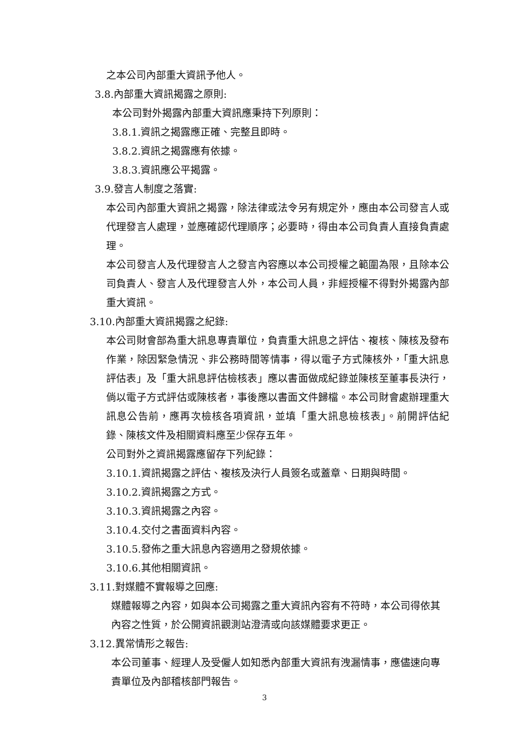之本公司內部重大資訊予他人。
3.8.內部重大資訊揭露之原則:
本公司對外揭露內部重大資訊應秉持下列原則：
3.8.1.資訊之揭露應正確、完整且即時。
3.8.2.資訊之揭露應有依據。
3.8.3.資訊應公平揭露。
3.9.發言人制度之落實:
本公司內部重大資訊之揭露，除法律或法令另有規定外，應由本公司發言人或代理發言人處理，並應確認代理順序；必要時，得由本公司負責人直接負責處理。
本公司發言人及代理發言人之發言內容應以本公司授權之範圍為限，且除本公司負責人、發言人及代理發言人外，本公司人員，非經授權不得對外揭露內部重大資訊。
3.10.內部重大資訊揭露之紀錄:
本公司財會部為重大訊息專責單位，負責重大訊息之評估、複核、陳核及發布作業，除因緊急情況、非公務時間等情事，得以電子方式陳核外，「重大訊息評估表」及「重大訊息評估檢核表」應以書面做成紀錄並陳核至董事長決行，倘以電子方式評估或陳核者，事後應以書面文件歸檔。本公司財會處辦理重大訊息公告前，應再次檢核各項資訊，並填「重大訊息檢核表」。前開評估紀錄、陳核文件及相關資料應至少保存五年。
公司對外之資訊揭露應留存下列紀錄：
3.10.1.資訊揭露之評估、複核及決行人員簽名或蓋章、日期與時間。
3.10.2.資訊揭露之方式。
3.10.3.資訊揭露之內容。
3.10.4.交付之書面資料內容。
3.10.5.發佈之重大訊息內容適用之發規依據。
3.10.6.其他相關資訊。
3.11.對媒體不實報導之回應:
媒體報導之內容，如與本公司揭露之重大資訊內容有不符時，本公司得依其內容之性質，於公開資訊觀測站澄清或向該媒體要求更正。
3.12.異常情形之報告:
本公司董事、經理人及受僱人如知悉內部重大資訊有洩漏情事，應儘速向專責單位及內部稽核部門報告。
3